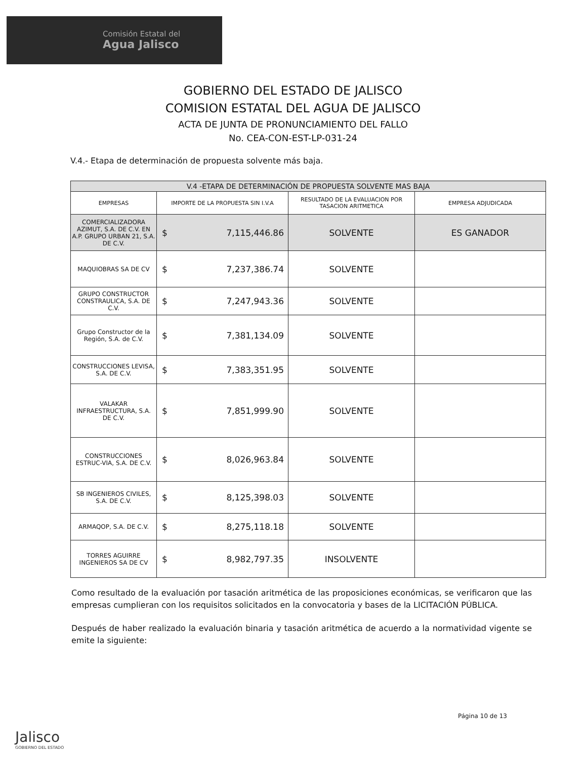Comisión Estatal del
Agua Jalisco
GOBIERNO DEL ESTADO DE JALISCO
COMISION ESTATAL DEL AGUA DE JALISCO
ACTA DE JUNTA DE PRONUNCIAMIENTO DEL FALLO
No. CEA-CON-EST-LP-031-24
V.4.- Etapa de determinación de propuesta solvente más baja.
| V.4 -ETAPA DE DETERMINACIÓN DE PROPUESTA SOLVENTE MAS BAJA | | | |
| --- | --- | --- | --- |
| EMPRESAS | IMPORTE DE LA PROPUESTA SIN I.V.A | RESULTADO DE LA EVALUACION POR TASACION ARITMETICA | EMPRESA ADJUDICADA |
| COMERCIALIZADORA AZIMUT, S.A. DE C.V. EN A.P. GRUPO URBAN 21, S.A. DE C.V. | $ 7,115,446.86 | SOLVENTE | ES GANADOR |
| MAQUIOBRAS SA DE CV | $ 7,237,386.74 | SOLVENTE | |
| GRUPO CONSTRUCTOR CONSTRAULICA, S.A. DE C.V. | $ 7,247,943.36 | SOLVENTE | |
| Grupo Constructor de la Región, S.A. de C.V. | $ 7,381,134.09 | SOLVENTE | |
| CONSTRUCCIONES LEVISA, S.A. DE C.V. | $ 7,383,351.95 | SOLVENTE | |
| VALAKAR INFRAESTRUCTURA, S.A. DE C.V. | $ 7,851,999.90 | SOLVENTE | |
| CONSTRUCCIONES ESTRUC-VIA, S.A. DE C.V. | $ 8,026,963.84 | SOLVENTE | |
| SB INGENIEROS CIVILES, S.A. DE C.V. | $ 8,125,398.03 | SOLVENTE | |
| ARMAQOP, S.A. DE C.V. | $ 8,275,118.18 | SOLVENTE | |
| TORRES AGUIRRE INGENIEROS SA DE CV | $ 8,982,797.35 | INSOLVENTE | |
Como resultado de la evaluación por tasación aritmética de las proposiciones económicas, se verificaron que las empresas cumplieran con los requisitos solicitados en la convocatoria y bases de la LICITACIÓN PÚBLICA.
Después de haber realizado la evaluación binaria y tasación aritmética de acuerdo a la normatividad vigente se emite la siguiente:
Página 10 de 13
Jalisco
GOBIERNO DEL ESTADO